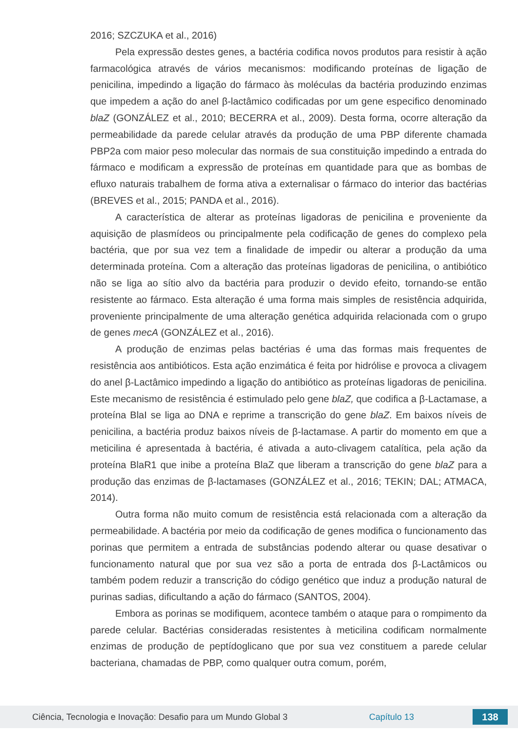2016; SZCZUKA et al., 2016)
Pela expressão destes genes, a bactéria codifica novos produtos para resistir à ação farmacológica através de vários mecanismos: modificando proteínas de ligação de penicilina, impedindo a ligação do fármaco às moléculas da bactéria produzindo enzimas que impedem a ação do anel β-lactâmico codificadas por um gene especifico denominado blaZ (GONZÁLEZ et al., 2010; BECERRA et al., 2009). Desta forma, ocorre alteração da permeabilidade da parede celular através da produção de uma PBP diferente chamada PBP2a com maior peso molecular das normais de sua constituição impedindo a entrada do fármaco e modificam a expressão de proteínas em quantidade para que as bombas de efluxo naturais trabalhem de forma ativa a externalisar o fármaco do interior das bactérias (BREVES et al., 2015; PANDA et al., 2016).
A característica de alterar as proteínas ligadoras de penicilina e proveniente da aquisição de plasmídeos ou principalmente pela codificação de genes do complexo pela bactéria, que por sua vez tem a finalidade de impedir ou alterar a produção da uma determinada proteína. Com a alteração das proteínas ligadoras de penicilina, o antibiótico não se liga ao sítio alvo da bactéria para produzir o devido efeito, tornando-se então resistente ao fármaco. Esta alteração é uma forma mais simples de resistência adquirida, proveniente principalmente de uma alteração genética adquirida relacionada com o grupo de genes mecA (GONZÁLEZ et al., 2016).
A produção de enzimas pelas bactérias é uma das formas mais frequentes de resistência aos antibióticos. Esta ação enzimática é feita por hidrólise e provoca a clivagem do anel β-Lactâmico impedindo a ligação do antibiótico as proteínas ligadoras de penicilina. Este mecanismo de resistência é estimulado pelo gene blaZ, que codifica a β-Lactamase, a proteína BlaI se liga ao DNA e reprime a transcrição do gene blaZ. Em baixos níveis de penicilina, a bactéria produz baixos níveis de β-lactamase. A partir do momento em que a meticilina é apresentada à bactéria, é ativada a auto-clivagem catalítica, pela ação da proteína BlaR1 que inibe a proteína BlaZ que liberam a transcrição do gene blaZ para a produção das enzimas de β-lactamases (GONZÁLEZ et al., 2016; TEKIN; DAL; ATMACA, 2014).
Outra forma não muito comum de resistência está relacionada com a alteração da permeabilidade. A bactéria por meio da codificação de genes modifica o funcionamento das porinas que permitem a entrada de substâncias podendo alterar ou quase desativar o funcionamento natural que por sua vez são a porta de entrada dos β-Lactâmicos ou também podem reduzir a transcrição do código genético que induz a produção natural de purinas sadias, dificultando a ação do fármaco (SANTOS, 2004).
Embora as porinas se modifiquem, acontece também o ataque para o rompimento da parede celular. Bactérias consideradas resistentes à meticilina codificam normalmente enzimas de produção de peptídoglicano que por sua vez constituem a parede celular bacteriana, chamadas de PBP, como qualquer outra comum, porém,
Ciência, Tecnologia e Inovação: Desafio para um Mundo Global 3 Capítulo 13 138